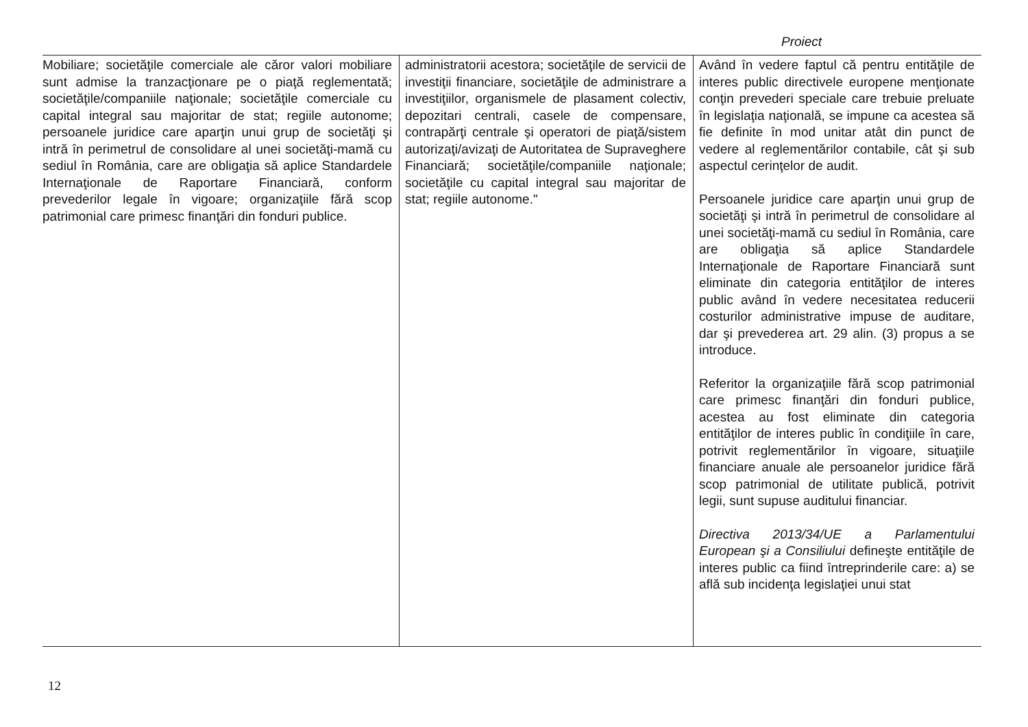Proiect
| Mobiliare; societăţile comerciale ale căror valori mobiliare sunt admise la tranzacţionare pe o piaţă reglementată; societăţile/companiile naţionale; societăţile comerciale cu capital integral sau majoritar de stat; regiile autonome; persoanele juridice care aparţin unui grup de societăţi şi intră în perimetrul de consolidare al unei societăţi-mamă cu sediul în România, care are obligaţia să aplice Standardele Internaţionale de Raportare Financiară, conform prevederilor legale în vigoare; organizaţiile fără scop patrimonial care primesc finanţări din fonduri publice. | administratorii acestora; societăţile de servicii de investiţii financiare, societăţile de administrare a investiţiilor, organismele de plasament colectiv, depozitari centrali, casele de compensare, contrapărţi centrale şi operatori de piaţă/sistem autorizaţi/avizaţi de Autoritatea de Supraveghere Financiară; societăţile/companiile naţionale; societăţile cu capital integral sau majoritar de stat; regiile autonome." | Având în vedere faptul că pentru entităţile de interes public directivele europene menţionate conţin prevederi speciale care trebuie preluate în legislaţia naţională, se impune ca acestea să fie definite în mod unitar atât din punct de vedere al reglementărilor contabile, cât şi sub aspectul cerinţelor de audit. Persoanele juridice care aparţin unui grup de societăţi şi intră în perimetrul de consolidare al unei societăţi-mamă cu sediul în România, care are obligaţia să aplice Standardele Internaţionale de Raportare Financiară sunt eliminate din categoria entităţilor de interes public având în vedere necesitatea reducerii costurilor administrative impuse de auditare, dar şi prevederea art. 29 alin. (3) propus a se introduce. Referitor la organizaţiile fără scop patrimonial care primesc finanţări din fonduri publice, acestea au fost eliminate din categoria entităţilor de interes public în condiţiile în care, potrivit reglementărilor în vigoare, situaţiile financiare anuale ale persoanelor juridice fără scop patrimonial de utilitate publică, potrivit legii, sunt supuse auditului financiar. Directiva 2013/34/UE a Parlamentului European şi a Consiliului defineşte entităţile de interes public ca fiind întreprinderile care: a) se află sub incidenţa legislaţiei unui stat |
12